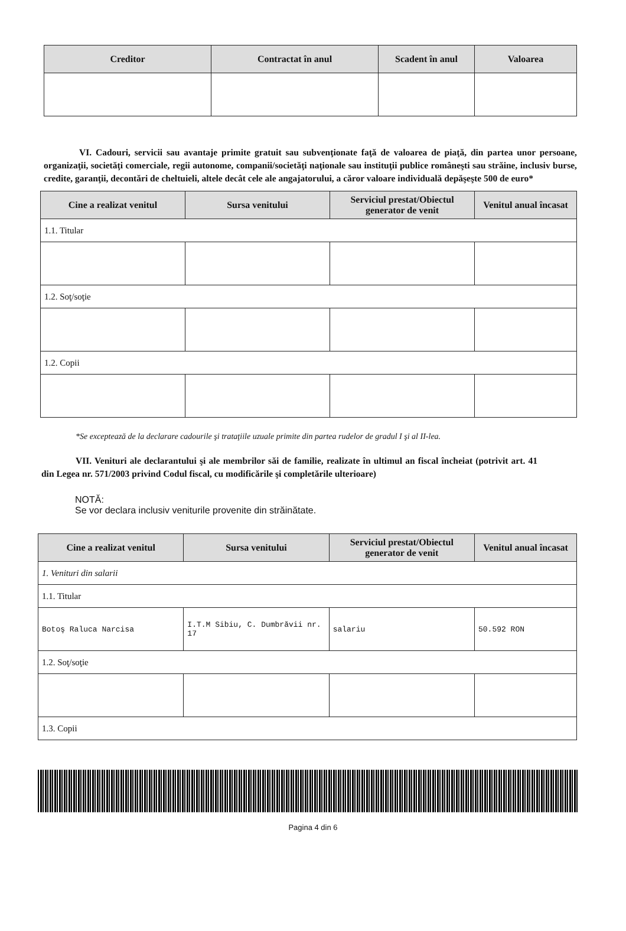| Creditor | Contractat în anul | Scadent în anul | Valoarea |
| --- | --- | --- | --- |
VI. Cadouri, servicii sau avantaje primite gratuit sau subvenţionate faţă de valoarea de piaţă, din partea unor persoane, organizaţii, societăţi comerciale, regii autonome, companii/societăţi naţionale sau instituţii publice româneşti sau străine, inclusiv burse, credite, garanţii, decontări de cheltuieli, altele decât cele ale angajatorului, a căror valoare individuală depăşeşte 500 de euro*
| Cine a realizat venitul | Sursa venitului | Serviciul prestat/Obiectul generator de venit | Venitul anual încasat |
| --- | --- | --- | --- |
| 1.1. Titular | | | |
| 1.2. Soţ/soţie | | | |
| 1.2. Copii | | | |
*Se exceptează de la declarare cadourile şi trataţiile uzuale primite din partea rudelor de gradul I şi al II-lea.
VII. Venituri ale declarantului şi ale membrilor săi de familie, realizate în ultimul an fiscal încheiat (potrivit art. 41 din Legea nr. 571/2003 privind Codul fiscal, cu modificările şi completările ulterioare)
NOTĂ:
Se vor declara inclusiv veniturile provenite din străinătate.
| Cine a realizat venitul | Sursa venitului | Serviciul prestat/Obiectul generator de venit | Venitul anual încasat |
| --- | --- | --- | --- |
| 1. Venituri din salarii | | | |
| 1.1. Titular | | | |
| Botoş Raluca Narcisa | I.T.M Sibiu, C. Dumbrăvii nr. 17 | salariu | 50.592 RON |
| 1.2. Soţ/soţie | | | |
| 1.3. Copii | | | |
Pagina 4 din 6